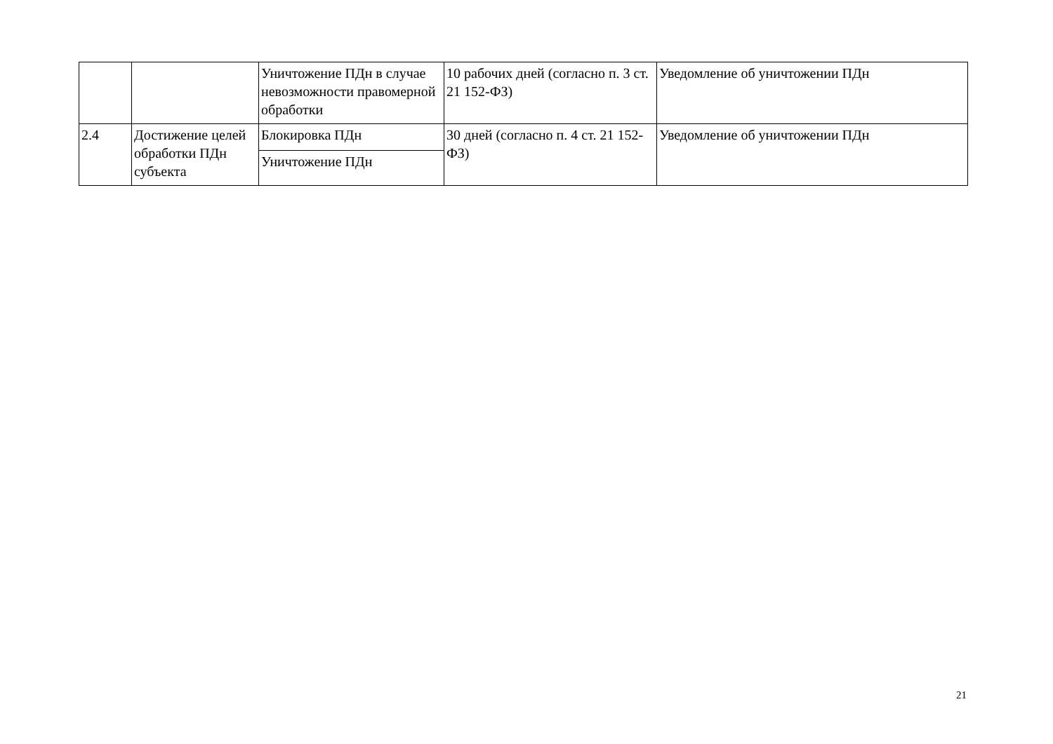| | | Уничтожение ПДн в случае невозможности правомерной обработки | 10 рабочих дней (согласно п. 3 ст. 21 152-ФЗ) | Уведомление об уничтожении ПДн |
| 2.4 | Достижение целей обработки ПДн субъекта | Блокировка ПДн | 30 дней (согласно п. 4 ст. 21 152-ФЗ) | Уведомление об уничтожении ПДн |
| | | Уничтожение ПДн | | |
21